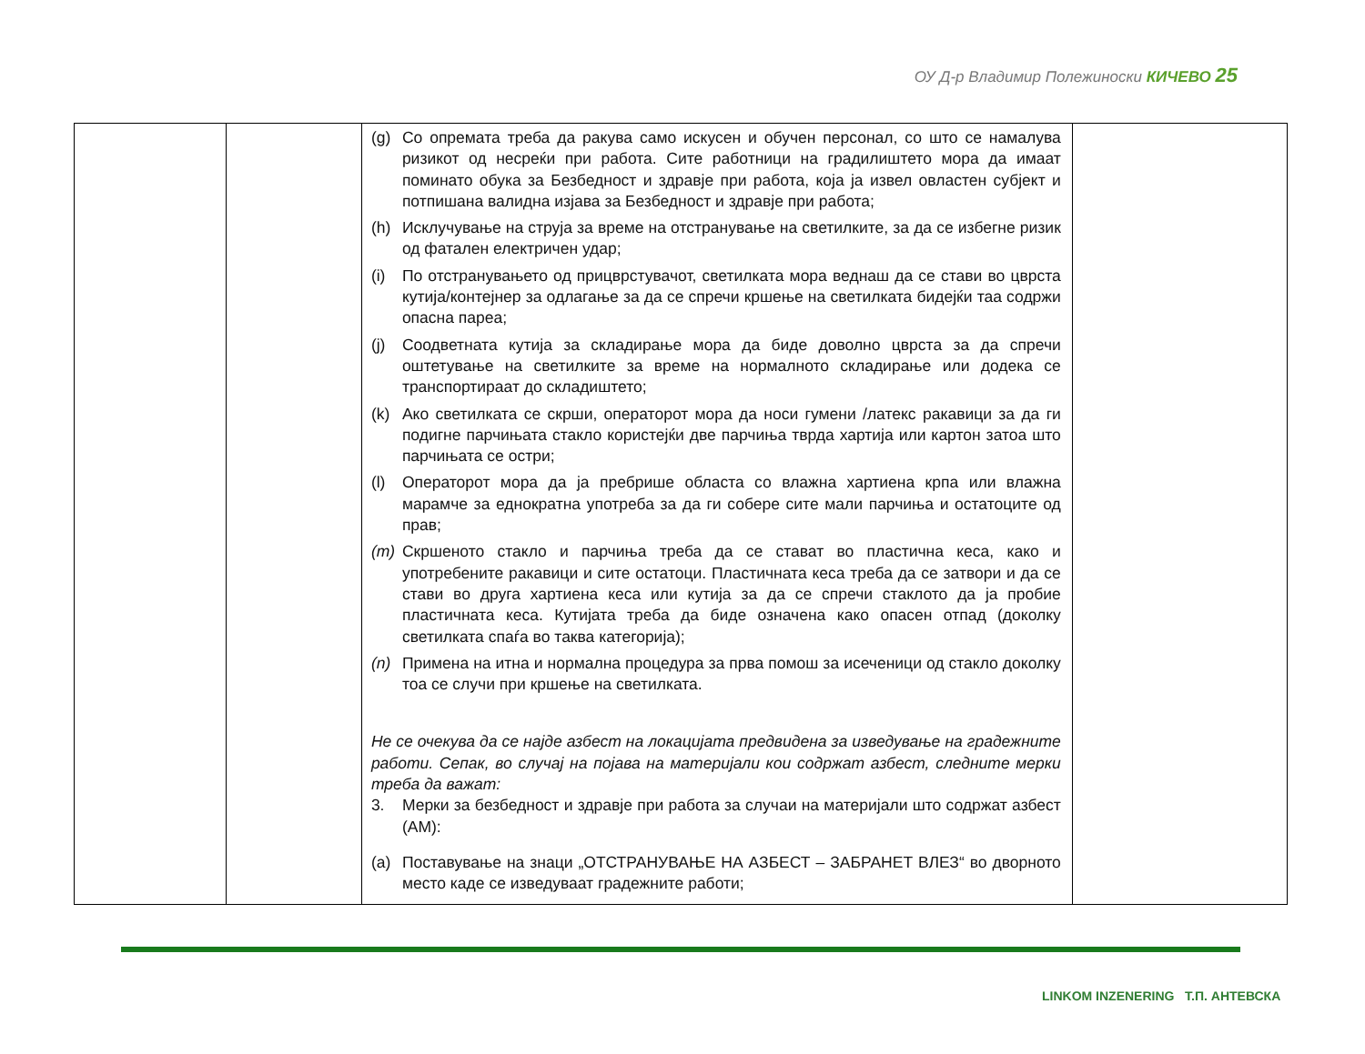ОУ Д-р Владимир Полежиноски КИЧЕВО 25
| | | (g) Со опремата треба да ракува само искусен и обучен персонал, со што се намалува ризикот од несреќи при работа. Сите работници на градилиштето мора да имаат поминато обука за Безбедност и здравје при работа, која ја извел овластен субјект и потпишана валидна изјава за Безбедност и здравје при работа; (h) Исклучување на струја за време на отстранување на светилките, за да се избегне ризик од фатален електричен удар; (i) По отстранувањето од прицврстувачот, светилката мора веднаш да се стави во цврста кутија/контејнер за одлагање за да се спречи кршење на светилката бидејќи таа содржи опасна пареа; (j) Соодветната кутија за складирање мора да биде доволно цврста за да спречи оштетување на светилките за време на нормалното складирање или додека се транспортираат до складиштето; (k) Ако светилката се скрши, операторот мора да носи гумени /латекс ракавици за да ги подигне парчињата стакло користејќи две парчиња тврда хартија или картон затоа што парчињата се остри; (l) Операторот мора да ја пребрише областа со влажна хартиена крпа или влажна марамче за еднократна употреба за да ги собере сите мали парчиња и остатоците од прав; (m) Скршеното стакло и парчиња треба да се стават во пластична кеса, како и употребените ракавици и сите остатоци. Пластичната кеса треба да се затвори и да се стави во друга хартиена кеса или кутија за да се спречи стаклото да ја пробие пластичната кеса. Кутијата треба да биде означена како опасен отпад (доколку светилката спаѓа во таква категорија); (n) Примена на итна и нормална процедура за прва помош за исеченици од стакло доколку тоа се случи при кршење на светилката. Не се очекува да се најде азбест на локацијата предвидена за изведување на градежните работи. Сепак, во случај на појава на материјали кои содржат азбест, следните мерки треба да важат: 3. Мерки за безбедност и здравје при работа за случаи на материјали што содржат азбест (АМ): (a) Поставување на знаци „ОТСТРАНУВАЊЕ НА АЗБЕСТ – ЗАБРАНЕТ ВЛЕЗ“ во дворното место каде се изведуваат градежните работи; | |
LINKOM INZENERING Т.П. АНТЕВСКА